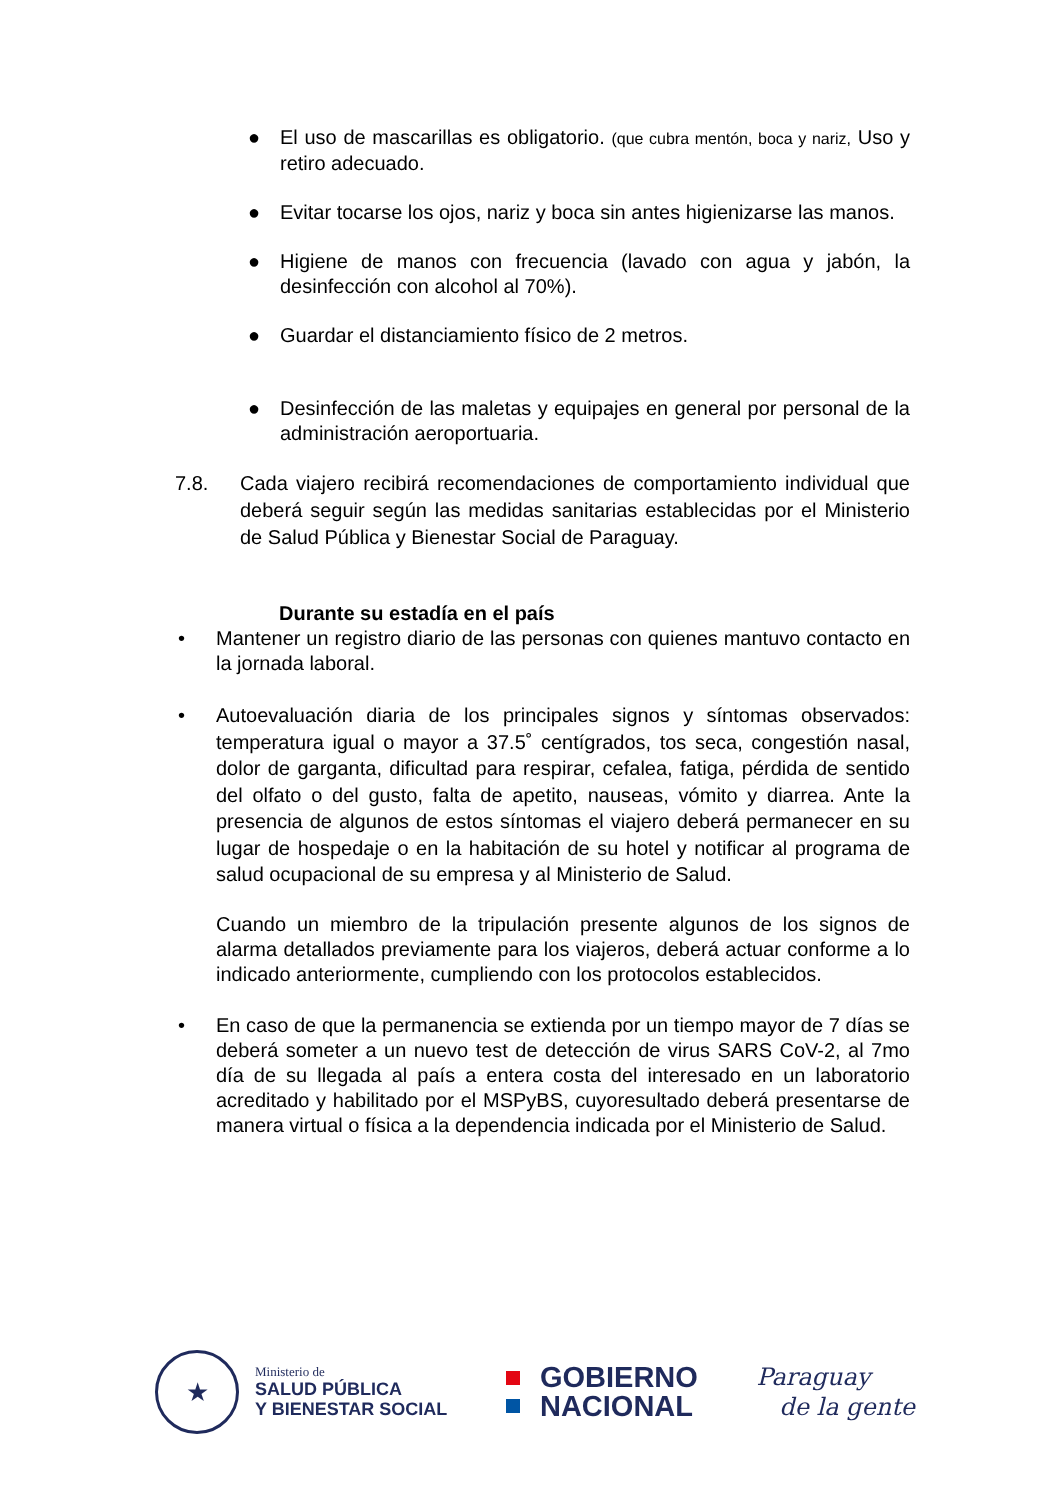● El uso de mascarillas es obligatorio. (que cubra mentón, boca y nariz, Uso y retiro adecuado.
● Evitar tocarse los ojos, nariz y boca sin antes higienizarse las manos.
● Higiene de manos con frecuencia (lavado con agua y jabón, la desinfección con alcohol al 70%).
● Guardar el distanciamiento físico de 2 metros.
● Desinfección de las maletas y equipajes en general por personal de la administración aeroportuaria.
7.8. Cada viajero recibirá recomendaciones de comportamiento individual que deberá seguir según las medidas sanitarias establecidas por el Ministerio de Salud Pública y Bienestar Social de Paraguay.
Durante su estadía en el país
• Mantener un registro diario de las personas con quienes mantuvo contacto en la jornada laboral.
• Autoevaluación diaria de los principales signos y síntomas observados: temperatura igual o mayor a 37.5˚ centígrados, tos seca, congestión nasal, dolor de garganta, dificultad para respirar, cefalea, fatiga, pérdida de sentido del olfato o del gusto, falta de apetito, nauseas, vómito y diarrea. Ante la presencia de algunos de estos síntomas el viajero deberá permanecer en su lugar de hospedaje o en la habitación de su hotel y notificar al programa de salud ocupacional de su empresa y al Ministerio de Salud.
Cuando un miembro de la tripulación presente algunos de los signos de alarma detallados previamente para los viajeros, deberá actuar conforme a lo indicado anteriormente, cumpliendo con los protocolos establecidos.
• En caso de que la permanencia se extienda por un tiempo mayor de 7 días se deberá someter a un nuevo test de detección de virus SARS CoV-2, al 7mo día de su llegada al país a entera costa del interesado en un laboratorio acreditado y habilitado por el MSPyBS, cuyoresultado deberá presentarse de manera virtual o física a la dependencia indicada por el Ministerio de Salud.
★
Ministerio de
SALUD PÚBLICA
Y BIENESTAR SOCIAL
GOBIERNO
NACIONAL
Paraguay
de la gente